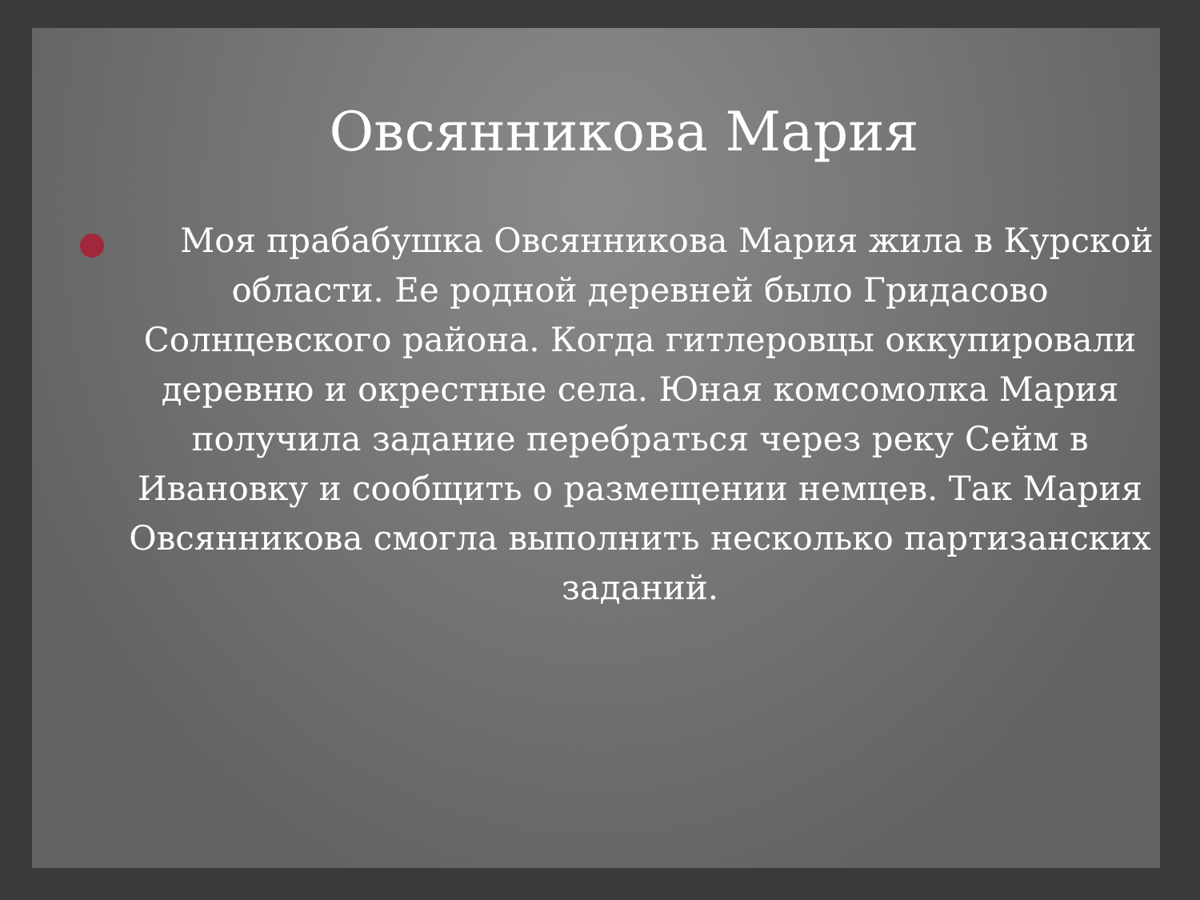Овсянникова Мария
Моя прабабушка Овсянникова Мария жила в Курской области. Ее родной деревней было Гридасово Солнцевского района. Когда гитлеровцы оккупировали деревню и окрестные села. Юная комсомолка Мария получила задание перебраться через реку Сейм в Ивановку и сообщить о размещении немцев. Так Мария Овсянникова смогла выполнить несколько партизанских заданий.